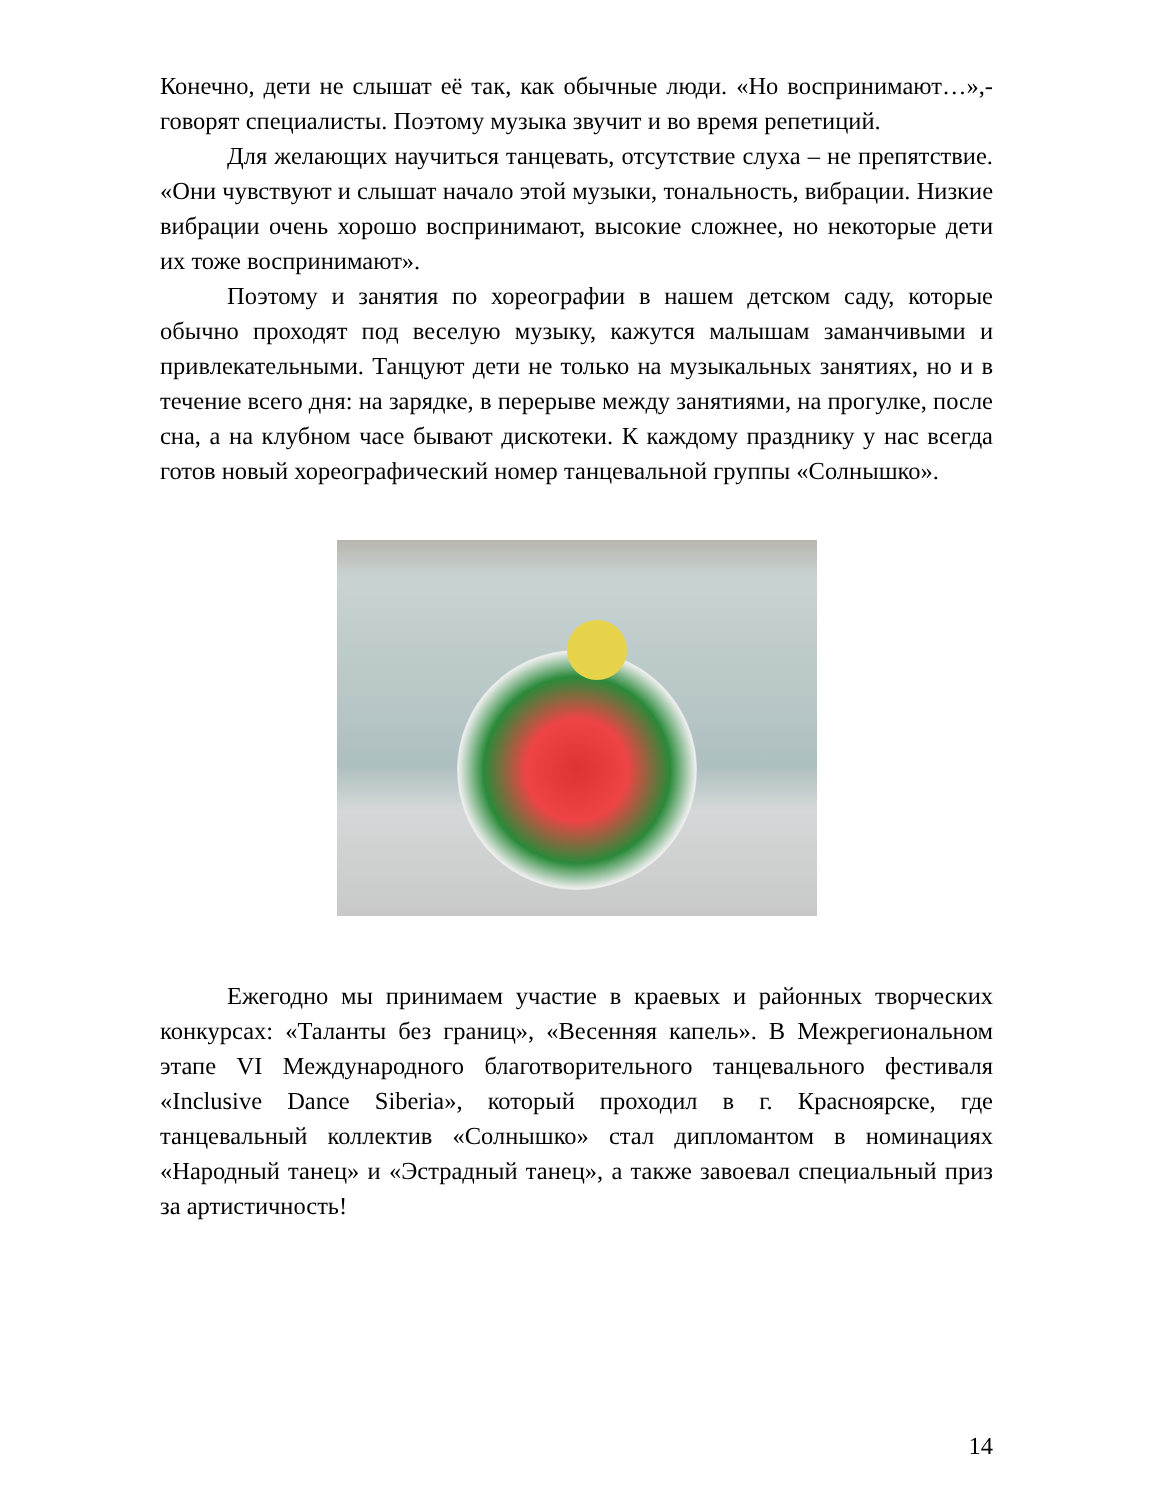Конечно, дети не слышат её так, как обычные люди. «Но воспринимают…»,- говорят специалисты. Поэтому музыка звучит и во время репетиций.
Для желающих научиться танцевать, отсутствие слуха – не препятствие. «Они чувствуют и слышат начало этой музыки, тональность, вибрации. Низкие вибрации очень хорошо воспринимают, высокие сложнее, но некоторые дети их тоже воспринимают».
Поэтому и занятия по хореографии в нашем детском саду, которые обычно проходят под веселую музыку, кажутся малышам заманчивыми и привлекательными. Танцуют дети не только на музыкальных занятиях, но и в течение всего дня: на зарядке, в перерыве между занятиями, на прогулке, после сна, а на клубном часе бывают дискотеки. К каждому празднику у нас всегда готов новый хореографический номер танцевальной группы «Солнышко».
Ежегодно мы принимаем участие в краевых и районных творческих конкурсах: «Таланты без границ», «Весенняя капель». В Межрегиональном этапе VI Международного благотворительного танцевального фестиваля «Inclusive Dance Siberia», который проходил в г. Красноярске, где танцевальный коллектив «Солнышко» стал дипломантом в номинациях «Народный танец» и «Эстрадный танец», а также завоевал специальный приз за артистичность!
14